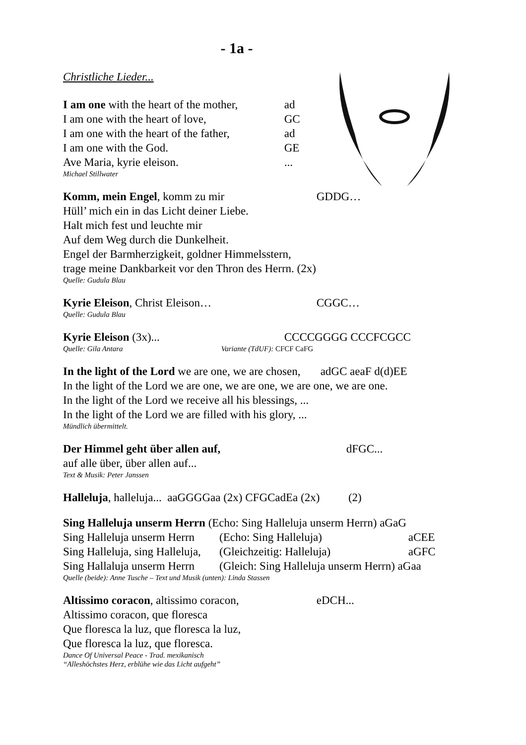- 1a -
Christliche Lieder...
I am one with the heart of the mother, ad
I am one with the heart of love, GC
I am one with the heart of the father, ad
I am one with the God. GE
Ave Maria, kyrie eleison. ...
Michael Stillwater
Komm, mein Engel, komm zu mir GDDG…
Hüll’ mich ein in das Licht deiner Liebe.
Halt mich fest und leuchte mir
Auf dem Weg durch die Dunkelheit.
Engel der Barmherzigkeit, goldner Himmelsstern,
trage meine Dankbarkeit vor den Thron des Herrn. (2x)
Quelle: Gudula Blau
Kyrie Eleison, Christ Eleison… CGGC…
Quelle: Gudula Blau
Kyrie Eleison (3x)... CCCCGGGG CCCFCGCC
Quelle: Gila Antara Variante (TdUF): CFCF CaFG
In the light of the Lord we are one, we are chosen, adGC aeaF d(d)EE
In the light of the Lord we are one, we are one, we are one, we are one.
In the light of the Lord we receive all his blessings, ...
In the light of the Lord we are filled with his glory, ...
Mündlich übermittelt.
Der Himmel geht über allen auf, dFGC...
auf alle über, über allen auf...
Text & Musik: Peter Janssen
Halleluja, halleluja... aaGGGGaa (2x) CFGCadEa (2x) (2)
Sing Halleluja unserm Herrn (Echo: Sing Halleluja unserm Herrn) aGaG
Sing Halleluja unserm Herrn (Echo: Sing Halleluja) aCEE
Sing Halleluja, sing Halleluja, (Gleichzeitig: Halleluja) aGFC
Sing Hallaluja unserm Herrn (Gleich: Sing Halleluja unserm Herrn) aGaa
Quelle (beide): Anne Tusche – Text und Musik (unten): Linda Stassen
Altissimo coracon, altissimo coracon, eDCH...
Altissimo coracon, que floresca
Que floresca la luz, que floresca la luz,
Que floresca la luz, que floresca.
Dance Of Universal Peace - Trad. mexikanisch
“Alleshöchstes Herz, erblühe wie das Licht aufgeht”